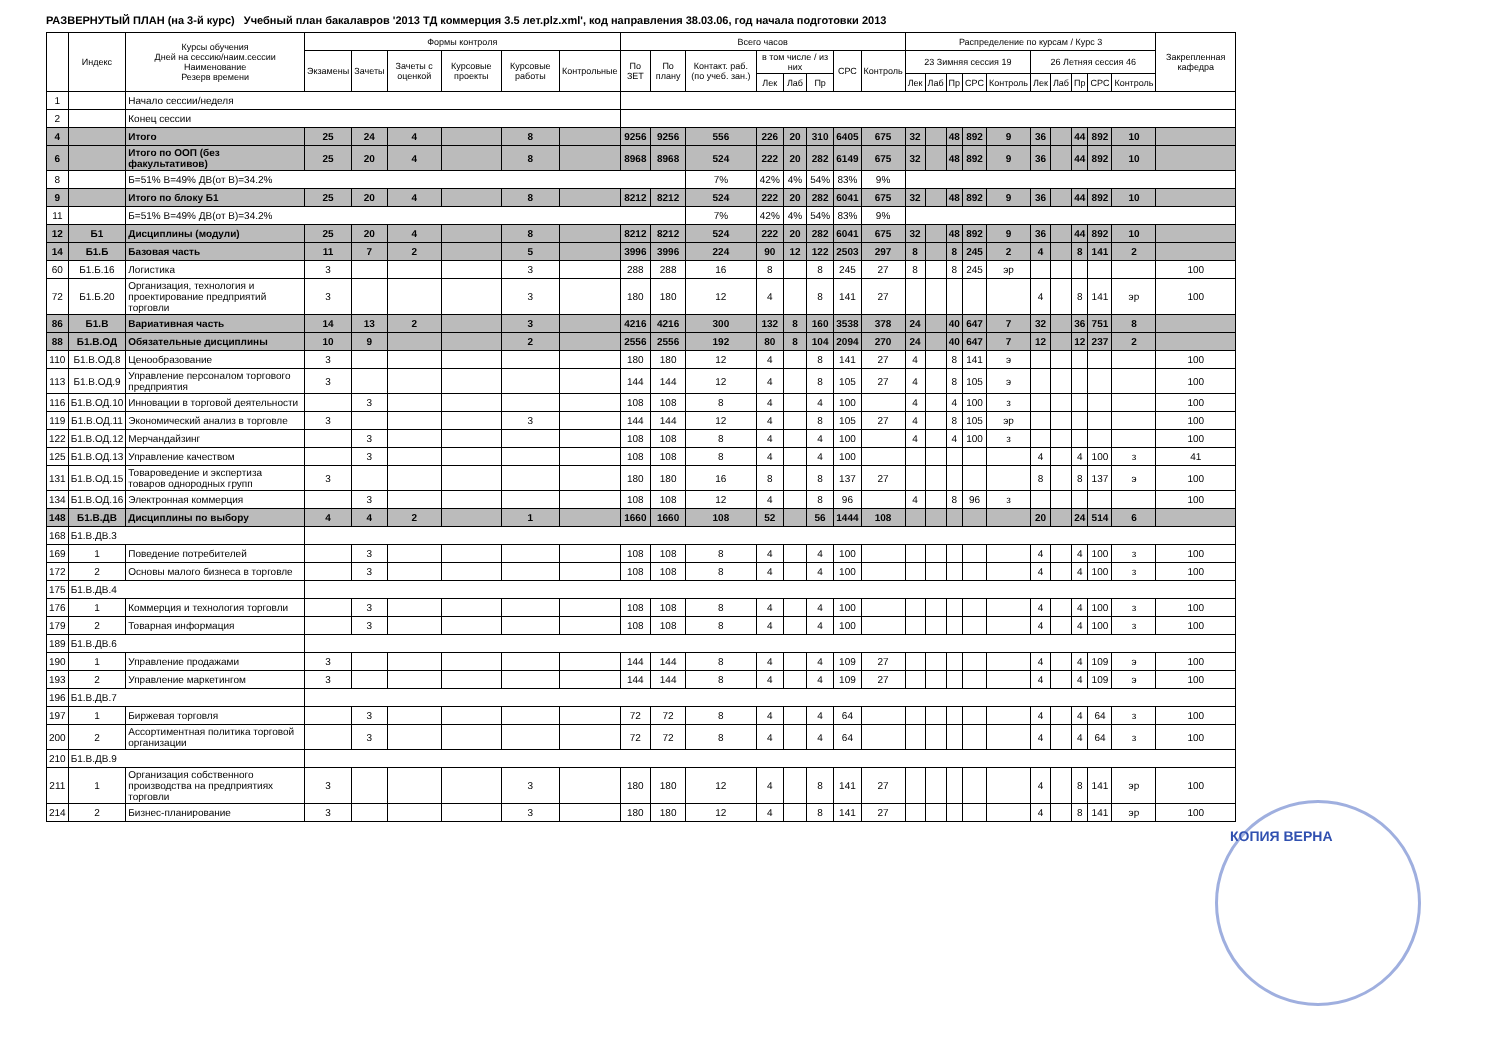РАЗВЕРНУТЫЙ ПЛАН (на 3-й курс) Учебный план бакалавров '2013 ТД коммерция 3.5 лет.plz.xml', код направления 38.03.06, год начала подготовки 2013
| | Индекс | Курсы обучения Дней на сессию/наим.сессии Наименование Резерв времени | Формы контроля | | | | | | Всего часов | | | | | | | | Распределение по курсам / Курс 3 | | | | | | | | | | Закрепленная кафедра |
| --- | --- | --- | --- | --- | --- | --- | --- | --- | --- | --- | --- | --- | --- | --- | --- | --- | --- | --- | --- | --- | --- | --- | --- | --- | --- | --- | --- |
| | | | Экзамены | Зачеты | Зачеты с оценкой | Курсовые проекты | Курсовые работы | Контрольные | По ЗЕТ | По плану | Контакт. раб. (по учеб. зан.) | в том числе / из них | | | СРС | Контроль | 23 Зимняя сессия 19 | | | | | 26 Летняя сессия 46 | | | | | |
| | | | | | | | | | | | | Лек | Лаб | Пр | | | Лек | Лаб | Пр | СРС | Контроль | Лек | Лаб | Пр | СРС | Контроль | |
| 1 | | Начало сессии/неделя | | | | | | | | | | | | | | | | | | | | | | | | | |
| 2 | | Конец сессии | | | | | | | | | | | | | | | | | | | | | | | | | |
| 4 | | Итого | 25 | 24 | 4 | | 8 | | 9256 | 9256 | 556 | 226 | 20 | 310 | 6405 | 675 | 32 | | 48 | 892 | 9 | 36 | | 44 | 892 | 10 | |
| 6 | | Итого по ООП (без факультативов) | 25 | 20 | 4 | | 8 | | 8968 | 8968 | 524 | 222 | 20 | 282 | 6149 | 675 | 32 | | 48 | 892 | 9 | 36 | | 44 | 892 | 10 | |
| 8 | | Б=51% В=49% ДВ(от В)=34.2% | | | | | | | | | 7% | 42% | 4% | 54% | 83% | 9% | | | | | | | | | | | |
| 9 | | Итого по блоку Б1 | 25 | 20 | 4 | | 8 | | 8212 | 8212 | 524 | 222 | 20 | 282 | 6041 | 675 | 32 | | 48 | 892 | 9 | 36 | | 44 | 892 | 10 | |
| 11 | | Б=51% В=49% ДВ(от В)=34.2% | | | | | | | | | 7% | 42% | 4% | 54% | 83% | 9% | | | | | | | | | | | |
| 12 | Б1 | Дисциплины (модули) | 25 | 20 | 4 | | 8 | | 8212 | 8212 | 524 | 222 | 20 | 282 | 6041 | 675 | 32 | | 48 | 892 | 9 | 36 | | 44 | 892 | 10 | |
| 14 | Б1.Б | Базовая часть | 11 | 7 | 2 | | 5 | | 3996 | 3996 | 224 | 90 | 12 | 122 | 2503 | 297 | 8 | | 8 | 245 | 2 | 4 | | 8 | 141 | 2 | |
| 60 | Б1.Б.16 | Логистика | 3 | | | | 3 | | 288 | 288 | 16 | 8 | | 8 | 245 | 27 | 8 | | 8 | 245 | эр | | | | | | 100 |
| 72 | Б1.Б.20 | Организация, технология и проектирование предприятий торговли | 3 | | | | 3 | | 180 | 180 | 12 | 4 | | 8 | 141 | 27 | | | | | | 4 | | 8 | 141 | эр | 100 |
| 86 | Б1.В | Вариативная часть | 14 | 13 | 2 | | 3 | | 4216 | 4216 | 300 | 132 | 8 | 160 | 3538 | 378 | 24 | | 40 | 647 | 7 | 32 | | 36 | 751 | 8 | |
| 88 | Б1.В.ОД | Обязательные дисциплины | 10 | 9 | | | 2 | | 2556 | 2556 | 192 | 80 | 8 | 104 | 2094 | 270 | 24 | | 40 | 647 | 7 | 12 | | 12 | 237 | 2 | |
| 110 | Б1.В.ОД.8 | Ценообразование | 3 | | | | | | 180 | 180 | 12 | 4 | | 8 | 141 | 27 | 4 | | 8 | 141 | э | | | | | | 100 |
| 113 | Б1.В.ОД.9 | Управление персоналом торгового предприятия | 3 | | | | | | 144 | 144 | 12 | 4 | | 8 | 105 | 27 | 4 | | 8 | 105 | э | | | | | | 100 |
| 116 | Б1.В.ОД.10 | Инновации в торговой деятельности | | 3 | | | | | 108 | 108 | 8 | 4 | | 4 | 100 | | 4 | | 4 | 100 | з | | | | | | 100 |
| 119 | Б1.В.ОД.11 | Экономический анализ в торговле | 3 | | | | 3 | | 144 | 144 | 12 | 4 | | 8 | 105 | 27 | 4 | | 8 | 105 | эр | | | | | | 100 |
| 122 | Б1.В.ОД.12 | Мерчандайзинг | | 3 | | | | | 108 | 108 | 8 | 4 | | 4 | 100 | | 4 | | 4 | 100 | з | | | | | | 100 |
| 125 | Б1.В.ОД.13 | Управление качеством | | 3 | | | | | 108 | 108 | 8 | 4 | | 4 | 100 | | | | | | | 4 | | 4 | 100 | з | 41 |
| 131 | Б1.В.ОД.15 | Товароведение и экспертиза товаров однородных групп | 3 | | | | | | 180 | 180 | 16 | 8 | | 8 | 137 | 27 | | | | | | 8 | | 8 | 137 | э | 100 |
| 134 | Б1.В.ОД.16 | Электронная коммерция | | 3 | | | | | 108 | 108 | 12 | 4 | | 8 | 96 | | 4 | | 8 | 96 | з | | | | | | 100 |
| 148 | Б1.В.ДВ | Дисциплины по выбору | 4 | 4 | 2 | | 1 | | 1660 | 1660 | 108 | 52 | | 56 | 1444 | 108 | | | | | | 20 | | 24 | 514 | 6 | |
| 168 | Б1.В.ДВ.3 | | | | | | | | | | | | | | | | | | | | | | | | | | |
| 169 | 1 | Поведение потребителей | | 3 | | | | | 108 | 108 | 8 | 4 | | 4 | 100 | | | | | | | 4 | | 4 | 100 | з | 100 |
| 172 | 2 | Основы малого бизнеса в торговле | | 3 | | | | | 108 | 108 | 8 | 4 | | 4 | 100 | | | | | | | 4 | | 4 | 100 | з | 100 |
| 175 | Б1.В.ДВ.4 | | | | | | | | | | | | | | | | | | | | | | | | | | |
| 176 | 1 | Коммерция и технология торговли | | 3 | | | | | 108 | 108 | 8 | 4 | | 4 | 100 | | | | | | | 4 | | 4 | 100 | з | 100 |
| 179 | 2 | Товарная информация | | 3 | | | | | 108 | 108 | 8 | 4 | | 4 | 100 | | | | | | | 4 | | 4 | 100 | з | 100 |
| 189 | Б1.В.ДВ.6 | | | | | | | | | | | | | | | | | | | | | | | | | | |
| 190 | 1 | Управление продажами | 3 | | | | | | 144 | 144 | 8 | 4 | | 4 | 109 | 27 | | | | | | 4 | | 4 | 109 | э | 100 |
| 193 | 2 | Управление маркетингом | 3 | | | | | | 144 | 144 | 8 | 4 | | 4 | 109 | 27 | | | | | | 4 | | 4 | 109 | э | 100 |
| 196 | Б1.В.ДВ.7 | | | | | | | | | | | | | | | | | | | | | | | | | | |
| 197 | 1 | Биржевая торговля | | 3 | | | | | 72 | 72 | 8 | 4 | | 4 | 64 | | | | | | | 4 | | 4 | 64 | з | 100 |
| 200 | 2 | Ассортиментная политика торговой организации | | 3 | | | | | 72 | 72 | 8 | 4 | | 4 | 64 | | | | | | | 4 | | 4 | 64 | з | 100 |
| 210 | Б1.В.ДВ.9 | | | | | | | | | | | | | | | | | | | | | | | | | | |
| 211 | 1 | Организация собственного производства на предприятиях торговли | 3 | | | | 3 | | 180 | 180 | 12 | 4 | | 8 | 141 | 27 | | | | | | 4 | | 8 | 141 | эр | 100 |
| 214 | 2 | Бизнес-планирование | 3 | | | | 3 | | 180 | 180 | 12 | 4 | | 8 | 141 | 27 | | | | | | 4 | | 8 | 141 | эр | 100 |
КОПИЯ ВЕРНА